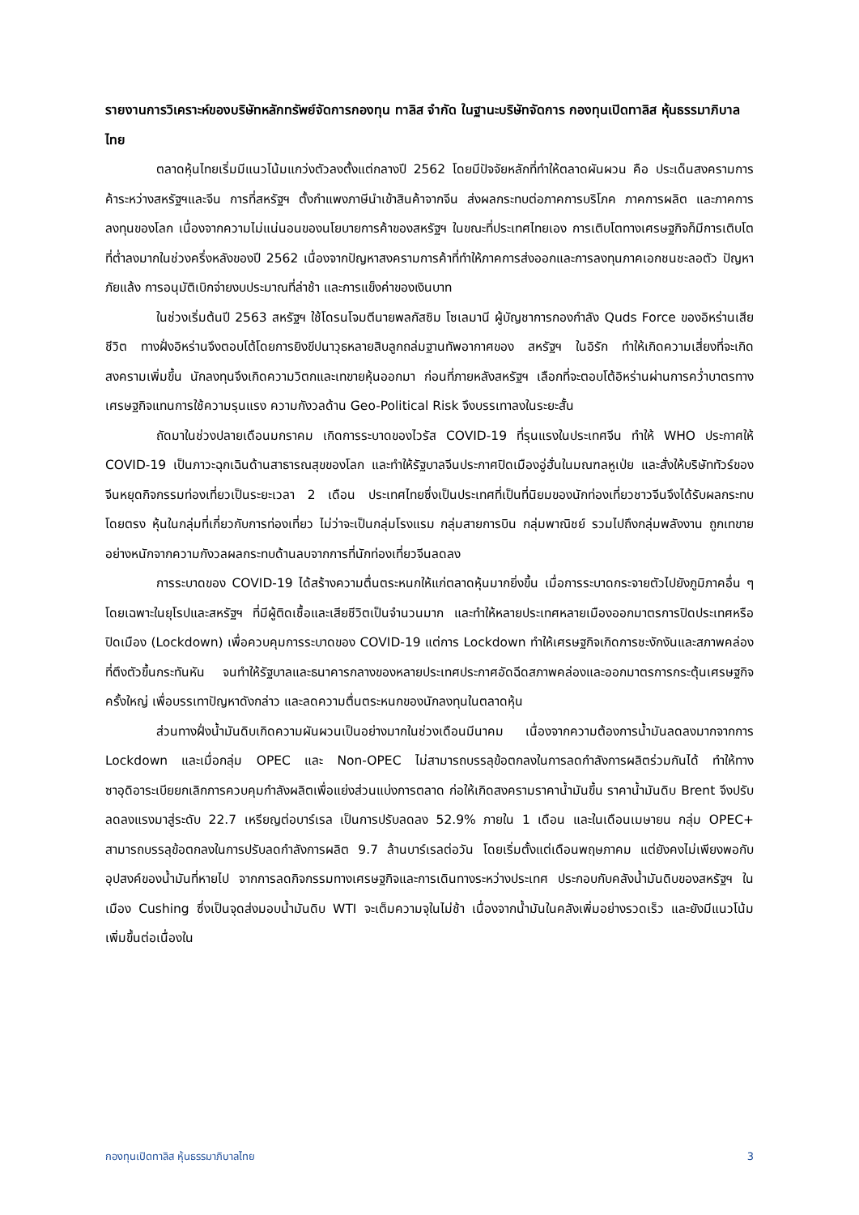รายงานการวิเคราะห์ของบริษัทหลักทรัพย์จัดการกองทุน ทาลิส จำกัด ในฐานะบริษัทจัดการ กองทุนเปิดทาลิส หุ้นธรรมาภิบาลไทย
ตลาดหุ้นไทยเริ่มมีแนวโน้มแกว่งตัวลงตั้งแต่กลางปี 2562 โดยมีปัจจัยหลักที่ทำให้ตลาดผันผวน คือ ประเด็นสงครามการค้าระหว่างสหรัฐฯและจีน การที่สหรัฐฯ ตั้งกำแพงภาษีนำเข้าสินค้าจากจีน ส่งผลกระทบต่อภาคการบริโภค ภาคการผลิต และภาคการลงทุนของโลก เนื่องจากความไม่แน่นอนของนโยบายการค้าของสหรัฐฯ ในขณะที่ประเทศไทยเอง การเติบโตทางเศรษฐกิจก็มีการเติบโตที่ต่ำลงมากในช่วงครึ่งหลังของปี 2562 เนื่องจากปัญหาสงครามการค้าที่ทำให้ภาคการส่งออกและการลงทุนภาคเอกชนชะลอตัว ปัญหาภัยแล้ง การอนุมัติเบิกจ่ายงบประมาณที่ล่าช้า และการแข็งค่าของเงินบาท
ในช่วงเริ่มต้นปี 2563 สหรัฐฯ ใช้โดรนโจมตีนายพลกัสซิม โซเลมานี ผู้บัญชาการกองกำลัง Quds Force ของอิหร่านเสียชีวิต ทางฝั่งอิหร่านจึงตอบโต้โดยการยิงขีปนาวุธหลายสิบลูกถล่มฐานทัพอากาศของ สหรัฐฯ ในอิรัก ทำให้เกิดความเสี่ยงที่จะเกิดสงครามเพิ่มขึ้น นักลงทุนจึงเกิดความวิตกและเทขายหุ้นออกมา ก่อนที่ภายหลังสหรัฐฯ เลือกที่จะตอบโต้อิหร่านผ่านการคว่ำบาตรทางเศรษฐกิจแทนการใช้ความรุนแรง ความกังวลด้าน Geo-Political Risk จึงบรรเทาลงในระยะสั้น
ถัดมาในช่วงปลายเดือนมกราคม เกิดการระบาดของไวรัส COVID-19 ที่รุนแรงในประเทศจีน ทำให้ WHO ประกาศให้ COVID-19 เป็นภาวะฉุกเฉินด้านสาธารณสุขของโลก และทำให้รัฐบาลจีนประกาศปิดเมืองอู่ฮั่นในมณฑลหูเป่ย และสั่งให้บริษัททัวร์ของจีนหยุดกิจกรรมท่องเที่ยวเป็นระยะเวลา 2 เดือน ประเทศไทยซึ่งเป็นประเทศที่เป็นที่นิยมของนักท่องเที่ยวชาวจีนจึงได้รับผลกระทบโดยตรง หุ้นในกลุ่มที่เกี่ยวกับการท่องเที่ยว ไม่ว่าจะเป็นกลุ่มโรงแรม กลุ่มสายการบิน กลุ่มพาณิชย์ รวมไปถึงกลุ่มพลังงาน ถูกเทขายอย่างหนักจากความกังวลผลกระทบด้านลบจากการที่นักท่องเที่ยวจีนลดลง
การระบาดของ COVID-19 ได้สร้างความตื่นตระหนกให้แก่ตลาดหุ้นมากยิ่งขึ้น เมื่อการระบาดกระจายตัวไปยังภูมิภาคอื่น ๆ โดยเฉพาะในยุโรปและสหรัฐฯ ที่มีผู้ติดเชื้อและเสียชีวิตเป็นจำนวนมาก และทำให้หลายประเทศหลายเมืองออกมาตรการปิดประเทศหรือปิดเมือง (Lockdown) เพื่อควบคุมการระบาดของ COVID-19 แต่การ Lockdown ทำให้เศรษฐกิจเกิดการชะงักงันและสภาพคล่องที่ตึงตัวขึ้นกระทันหัน จนทำให้รัฐบาลและธนาคารกลางของหลายประเทศประกาศอัดฉีดสภาพคล่องและออกมาตรการกระตุ้นเศรษฐกิจครั้งใหญ่ เพื่อบรรเทาปัญหาดังกล่าว และลดความตื่นตระหนกของนักลงทุนในตลาดหุ้น
ส่วนทางฝั่งน้ำมันดิบเกิดความผันผวนเป็นอย่างมากในช่วงเดือนมีนาคม เนื่องจากความต้องการน้ำมันลดลงมากจากการ Lockdown และเมื่อกลุ่ม OPEC และ Non-OPEC ไม่สามารถบรรลุข้อตกลงในการลดกำลังการผลิตร่วมกันได้ ทำให้ทางซาอุดิอาระเบียยกเลิกการควบคุมกำลังผลิตเพื่อแย่งส่วนแบ่งการตลาด ก่อให้เกิดสงครามราคาน้ำมันขึ้น ราคาน้ำมันดิบ Brent จึงปรับลดลงแรงมาสู่ระดับ 22.7 เหรียญต่อบาร์เรล เป็นการปรับลดลง 52.9% ภายใน 1 เดือน และในเดือนเมษายน กลุ่ม OPEC+ สามารถบรรลุข้อตกลงในการปรับลดกำลังการผลิต 9.7 ล้านบาร์เรลต่อวัน โดยเริ่มตั้งแต่เดือนพฤษภาคม แต่ยังคงไม่เพียงพอกับอุปสงค์ของน้ำมันที่หายไป จากการลดกิจกรรมทางเศรษฐกิจและการเดินทางระหว่างประเทศ ประกอบกับคลังน้ำมันดิบของสหรัฐฯ ในเมือง Cushing ซึ่งเป็นจุดส่งมอบน้ำมันดิบ WTI จะเต็มความจุในไม่ช้า เนื่องจากน้ำมันในคลังเพิ่มอย่างรวดเร็ว และยังมีแนวโน้มเพิ่มขึ้นต่อเนื่องใน
กองทุนเปิดทาลิส หุ้นธรรมาภิบาลไทย 3